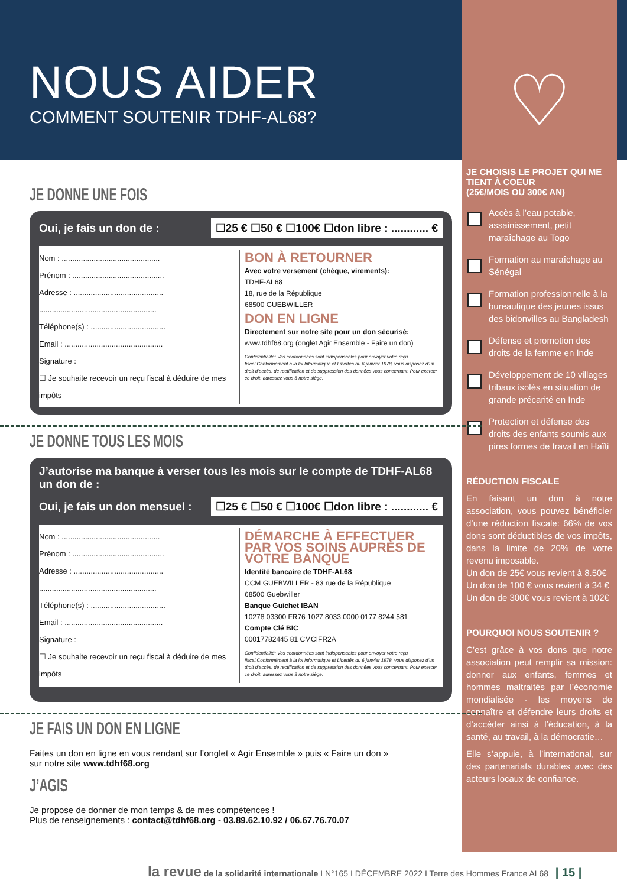♡
JE CHOISIS LE PROJET QUI ME TIENT À COEUR
(25€/MOIS OU 300€ AN)
Accès à l’eau potable, assainissement, petit maraîchage au Togo
Formation au maraîchage au Sénégal
Formation professionnelle à la bureautique des jeunes issus des bidonvilles au Bangladesh
Défense et promotion des droits de la femme en Inde
Développement de 10 villages tribaux isolés en situation de grande précarité en Inde
Protection et défense des droits des enfants soumis aux pires formes de travail en Haïti
RÉDUCTION FISCALE
En faisant un don à notre association, vous pouvez bénéficier d’une réduction fiscale: 66% de vos dons sont déductibles de vos impôts, dans la limite de 20% de votre revenu imposable.
Un don de 25€ vous revient à 8.50€
Un don de 100 € vous revient à 34 €
Un don de 300€ vous revient à 102€
POURQUOI NOUS SOUTENIR ?
C’est grâce à vos dons que notre association peut remplir sa mission: donner aux enfants, femmes et hommes maltraités par l’économie mondialisée - les moyens de connaître et défendre leurs droits et d’accéder ainsi à l’éducation, à la santé, au travail, à la démocratie…
Elle s’appuie, à l’international, sur des partenariats durables avec des acteurs locaux de confiance.
NOUS AIDER
COMMENT SOUTENIR TDHF-AL68?
JE DONNE UNE FOIS
Oui, je fais un don de : ☐25 € ☐50 € ☐100€ ☐don libre : ............ €
Nom : ..............................................
Prénom : ...........................................
Adresse : ..........................................
.......................................................
Téléphone(s) : ...................................
Email : ..............................................
Signature :
☐ Je souhaite recevoir un reçu fiscal à déduire de mes impôts
BON À RETOURNER
Avec votre versement (chèque, virements):
TDHF-AL68
18, rue de la République
68500 GUEBWILLER
DON EN LIGNE
Directement sur notre site pour un don sécurisé:
www.tdhf68.org (onglet Agir Ensemble - Faire un don)
Confidentialité: Vos coordonnées sont indispensables pour envoyer votre reçu fiscal.Conformément à la loi Informatique et Libertés du 6 janvier 1978, vous disposez d’un droit d’accès, de rectification et de suppression des données vous concernant. Pour exercer ce droit, adressez vous à notre siège.
JE DONNE TOUS LES MOIS
J’autorise ma banque à verser tous les mois sur le compte de TDHF-AL68 un don de :
Oui, je fais un don mensuel : ☐25 € ☐50 € ☐100€ ☐don libre : ............ €
Nom : ..............................................
Prénom : ...........................................
Adresse : ..........................................
.......................................................
Téléphone(s) : ...................................
Email : ..............................................
Signature :
☐ Je souhaite recevoir un reçu fiscal à déduire de mes impôts
DÉMARCHE À EFFECTUER PAR VOS SOINS AUPRÈS DE VOTRE BANQUE
Identité bancaire de TDHF-AL68
CCM GUEBWILLER - 83 rue de la République
68500 Guebwiller
Banque Guichet IBAN
10278 03300 FR76 1027 8033 0000 0177 8244 581
Compte Clé BIC
00017782445 81 CMCIFR2A
Confidentialité: Vos coordonnées sont indispensables pour envoyer votre reçu fiscal.Conformément à la loi Informatique et Libertés du 6 janvier 1978, vous disposez d’un droit d’accès, de rectification et de suppression des données vous concernant. Pour exercer ce droit, adressez vous à notre siège.
JE FAIS UN DON EN LIGNE
Faites un don en ligne en vous rendant sur l’onglet « Agir Ensemble » puis « Faire un don »
sur notre site www.tdhf68.org
J’AGIS
Je propose de donner de mon temps & de mes compétences !
Plus de renseignements : contact@tdhf68.org - 03.89.62.10.92 / 06.67.76.70.07
la revue de la solidarité internationale I N°165 I DÉCEMBRE 2022 I Terre des Hommes France AL68 | 15 |